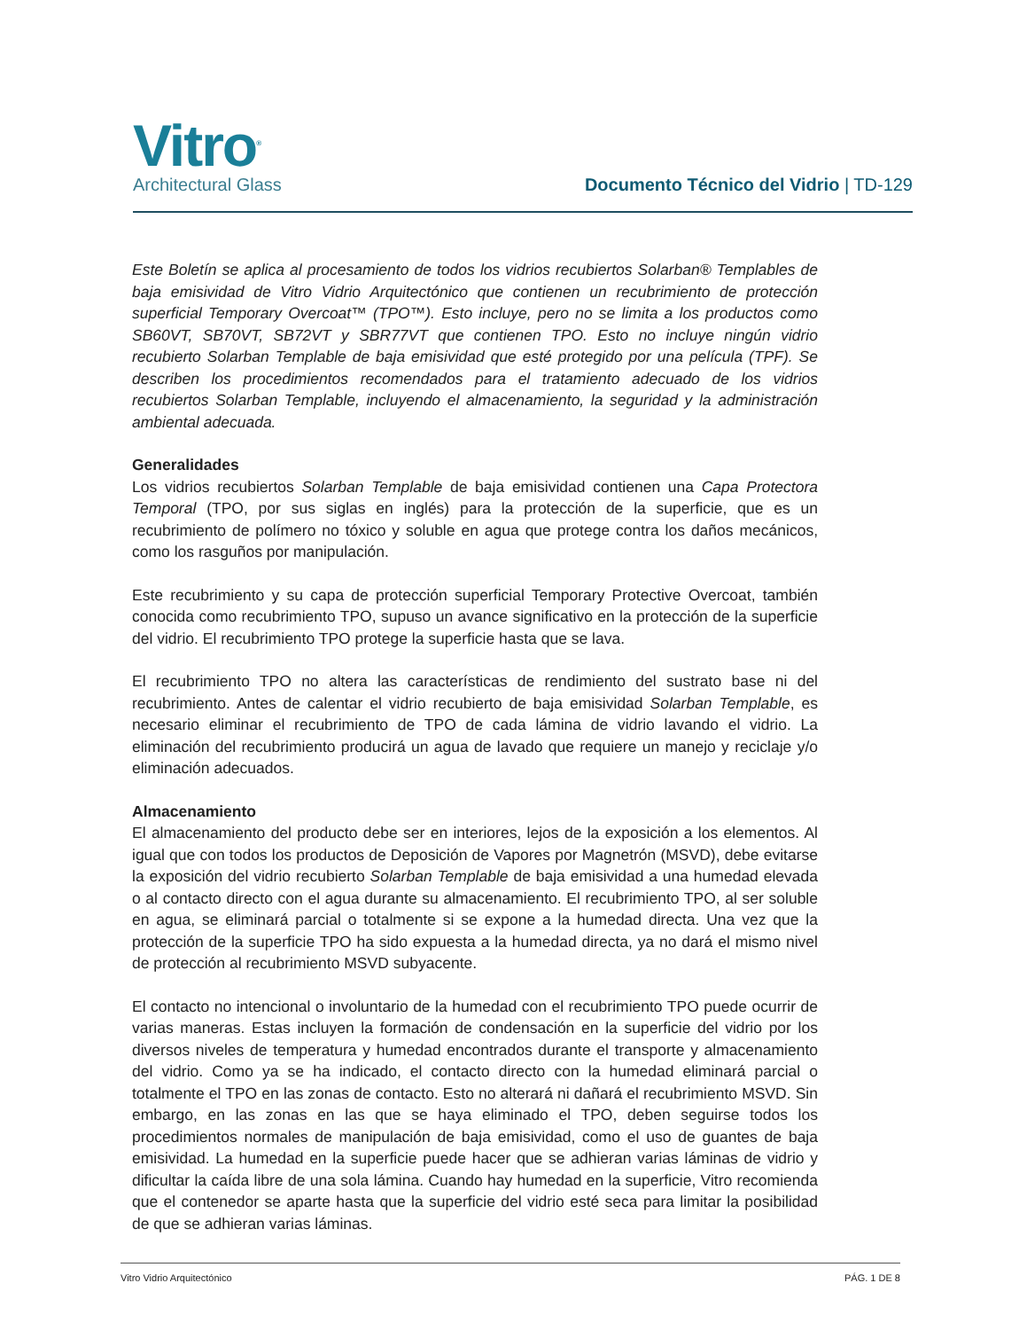Vitro<sup>®</sup>
Architectural Glass
Documento Técnico del Vidrio | TD-129
Este Boletín se aplica al procesamiento de todos los vidrios recubiertos Solarban® Templables de baja emisividad de Vitro Vidrio Arquitectónico que contienen un recubrimiento de protección superficial Temporary Overcoat™ (TPO™). Esto incluye, pero no se limita a los productos como SB60VT, SB70VT, SB72VT y SBR77VT que contienen TPO. Esto no incluye ningún vidrio recubierto Solarban Templable de baja emisividad que esté protegido por una película (TPF). Se describen los procedimientos recomendados para el tratamiento adecuado de los vidrios recubiertos Solarban Templable, incluyendo el almacenamiento, la seguridad y la administración ambiental adecuada.
Generalidades
Los vidrios recubiertos Solarban Templable de baja emisividad contienen una Capa Protectora Temporal (TPO, por sus siglas en inglés) para la protección de la superficie, que es un recubrimiento de polímero no tóxico y soluble en agua que protege contra los daños mecánicos, como los rasguños por manipulación.
Este recubrimiento y su capa de protección superficial Temporary Protective Overcoat, también conocida como recubrimiento TPO, supuso un avance significativo en la protección de la superficie del vidrio. El recubrimiento TPO protege la superficie hasta que se lava.
El recubrimiento TPO no altera las características de rendimiento del sustrato base ni del recubrimiento. Antes de calentar el vidrio recubierto de baja emisividad Solarban Templable, es necesario eliminar el recubrimiento de TPO de cada lámina de vidrio lavando el vidrio. La eliminación del recubrimiento producirá un agua de lavado que requiere un manejo y reciclaje y/o eliminación adecuados.
Almacenamiento
El almacenamiento del producto debe ser en interiores, lejos de la exposición a los elementos. Al igual que con todos los productos de Deposición de Vapores por Magnetrón (MSVD), debe evitarse la exposición del vidrio recubierto Solarban Templable de baja emisividad a una humedad elevada o al contacto directo con el agua durante su almacenamiento. El recubrimiento TPO, al ser soluble en agua, se eliminará parcial o totalmente si se expone a la humedad directa. Una vez que la protección de la superficie TPO ha sido expuesta a la humedad directa, ya no dará el mismo nivel de protección al recubrimiento MSVD subyacente.
El contacto no intencional o involuntario de la humedad con el recubrimiento TPO puede ocurrir de varias maneras. Estas incluyen la formación de condensación en la superficie del vidrio por los diversos niveles de temperatura y humedad encontrados durante el transporte y almacenamiento del vidrio. Como ya se ha indicado, el contacto directo con la humedad eliminará parcial o totalmente el TPO en las zonas de contacto. Esto no alterará ni dañará el recubrimiento MSVD. Sin embargo, en las zonas en las que se haya eliminado el TPO, deben seguirse todos los procedimientos normales de manipulación de baja emisividad, como el uso de guantes de baja emisividad. La humedad en la superficie puede hacer que se adhieran varias láminas de vidrio y dificultar la caída libre de una sola lámina. Cuando hay humedad en la superficie, Vitro recomienda que el contenedor se aparte hasta que la superficie del vidrio esté seca para limitar la posibilidad de que se adhieran varias láminas.
Vitro Vidrio Arquitectónico PÁG. 1 DE 8